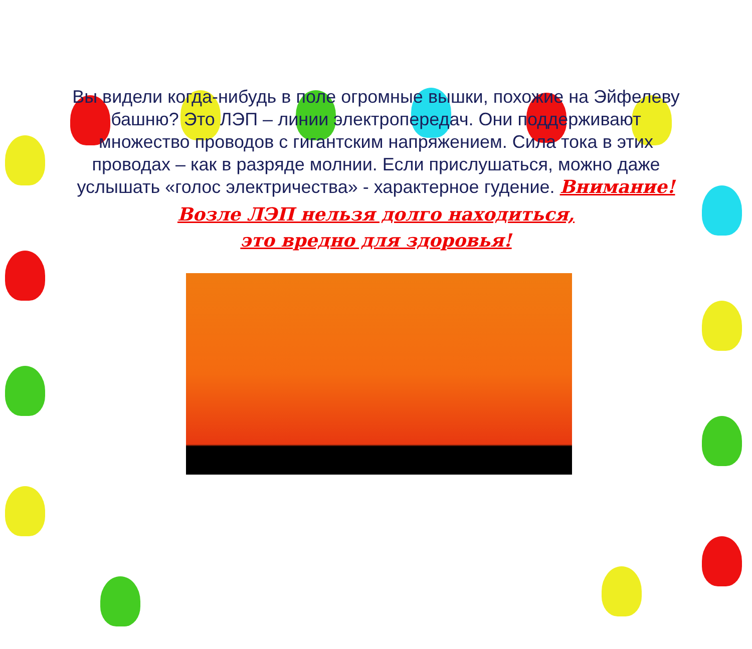Вы видели когда-нибудь в поле огромные вышки, похожие на Эйфелеву башню? Это ЛЭП – линии электропередач. Они поддерживают множество проводов с гигантским напряжением. Сила тока в этих проводах – как в разряде молнии. Если прислушаться, можно даже услышать «голос электричества» - характерное гудение. Внимание!
Возле ЛЭП нельзя долго находиться,
это вредно для здоровья!